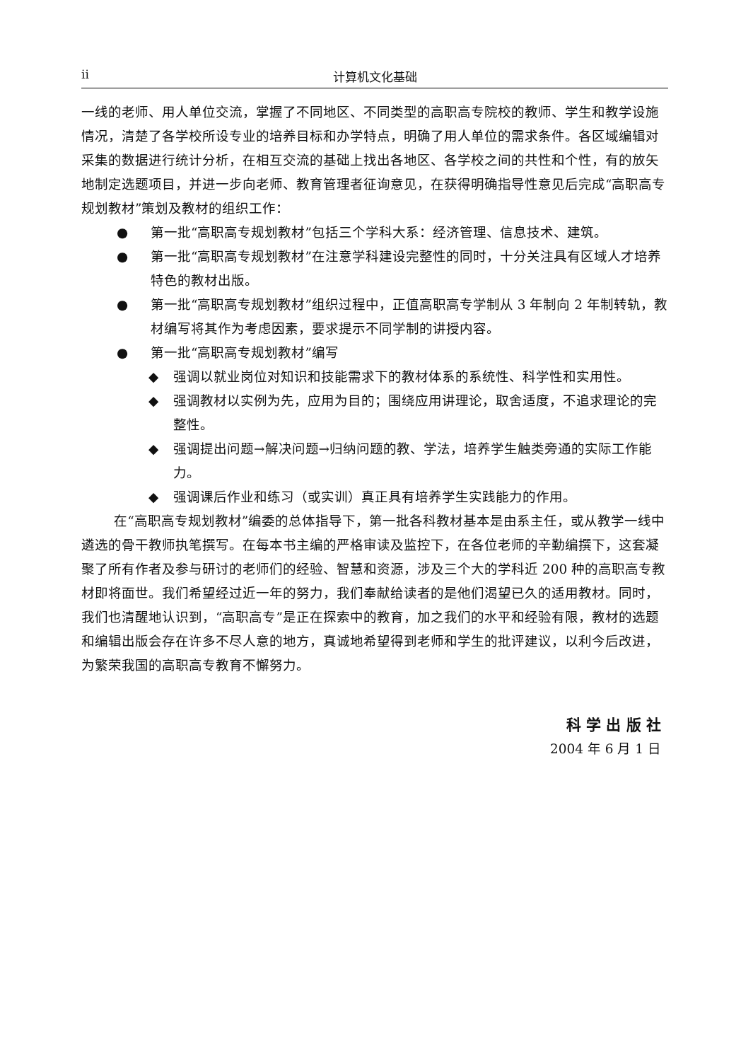ii 计算机文化基础
一线的老师、用人单位交流，掌握了不同地区、不同类型的高职高专院校的教师、学生和教学设施情况，清楚了各学校所设专业的培养目标和办学特点，明确了用人单位的需求条件。各区域编辑对采集的数据进行统计分析，在相互交流的基础上找出各地区、各学校之间的共性和个性，有的放矢地制定选题项目，并进一步向老师、教育管理者征询意见，在获得明确指导性意见后完成“高职高专规划教材”策划及教材的组织工作：
● 第一批“高职高专规划教材”包括三个学科大系：经济管理、信息技术、建筑。
● 第一批“高职高专规划教材”在注意学科建设完整性的同时，十分关注具有区域人才培养特色的教材出版。
● 第一批“高职高专规划教材”组织过程中，正值高职高专学制从 3 年制向 2 年制转轨，教材编写将其作为考虑因素，要求提示不同学制的讲授内容。
● 第一批“高职高专规划教材”编写
◆ 强调以就业岗位对知识和技能需求下的教材体系的系统性、科学性和实用性。
◆ 强调教材以实例为先，应用为目的；围绕应用讲理论，取舍适度，不追求理论的完整性。
◆ 强调提出问题→解决问题→归纳问题的教、学法，培养学生触类旁通的实际工作能力。
◆ 强调课后作业和练习（或实训）真正具有培养学生实践能力的作用。
在“高职高专规划教材”编委的总体指导下，第一批各科教材基本是由系主任，或从教学一线中遴选的骨干教师执笔撰写。在每本书主编的严格审读及监控下，在各位老师的辛勤编撰下，这套凝聚了所有作者及参与研讨的老师们的经验、智慧和资源，涉及三个大的学科近 200 种的高职高专教材即将面世。我们希望经过近一年的努力，我们奉献给读者的是他们渴望已久的适用教材。同时，我们也清醒地认识到，“高职高专”是正在探索中的教育，加之我们的水平和经验有限，教材的选题和编辑出版会存在许多不尽人意的地方，真诚地希望得到老师和学生的批评建议，以利今后改进，为繁荣我国的高职高专教育不懈努力。
科 学 出 版 社
2004 年 6 月 1 日